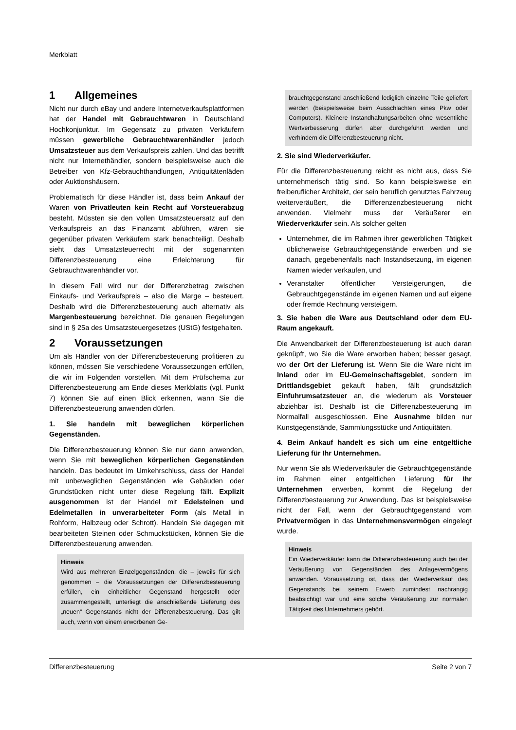Merkblatt
1 Allgemeines
Nicht nur durch eBay und andere Internetverkaufsplattformen hat der Handel mit Gebrauchtwaren in Deutschland Hochkonjunktur. Im Gegensatz zu privaten Verkäufern müssen gewerbliche Gebrauchtwarenhändler jedoch Umsatzsteuer aus dem Verkaufspreis zahlen. Und das betrifft nicht nur Internethändler, sondern beispielsweise auch die Betreiber von Kfz-Gebrauchthandlungen, Antiquitätenläden oder Auktionshäusern.
Problematisch für diese Händler ist, dass beim Ankauf der Waren von Privatleuten kein Recht auf Vorsteuerabzug besteht. Müssten sie den vollen Umsatzsteuersatz auf den Verkaufspreis an das Finanzamt abführen, wären sie gegenüber privaten Verkäufern stark benachteiligt. Deshalb sieht das Umsatzsteuerrecht mit der sogenannten Differenzbesteuerung eine Erleichterung für Gebrauchtwarenhändler vor.
In diesem Fall wird nur der Differenzbetrag zwischen Einkaufs- und Verkaufspreis – also die Marge – besteuert. Deshalb wird die Differenzbesteuerung auch alternativ als Margenbesteuerung bezeichnet. Die genauen Regelungen sind in § 25a des Umsatzsteuergesetzes (UStG) festgehalten.
2 Voraussetzungen
Um als Händler von der Differenzbesteuerung profitieren zu können, müssen Sie verschiedene Voraussetzungen erfüllen, die wir im Folgenden vorstellen. Mit dem Prüfschema zur Differenzbesteuerung am Ende dieses Merkblatts (vgl. Punkt 7) können Sie auf einen Blick erkennen, wann Sie die Differenzbesteuerung anwenden dürfen.
1. Sie handeln mit beweglichen körperlichen Gegenständen.
Die Differenzbesteuerung können Sie nur dann anwenden, wenn Sie mit beweglichen körperlichen Gegenständen handeln. Das bedeutet im Umkehrschluss, dass der Handel mit unbeweglichen Gegenständen wie Gebäuden oder Grundstücken nicht unter diese Regelung fällt. Explizit ausgenommen ist der Handel mit Edelsteinen und Edelmetallen in unverarbeiteter Form (als Metall in Rohform, Halbzeug oder Schrott). Handeln Sie dagegen mit bearbeiteten Steinen oder Schmuckstücken, können Sie die Differenzbesteuerung anwenden.
Hinweis
Wird aus mehreren Einzelgegenständen, die – jeweils für sich genommen – die Voraussetzungen der Differenzbesteuerung erfüllen, ein einheitlicher Gegenstand hergestellt oder zusammengestellt, unterliegt die anschließende Lieferung des „neuen“ Gegenstands nicht der Differenzbesteuerung. Das gilt auch, wenn von einem erworbenen Ge-
brauchtgegenstand anschließend lediglich einzelne Teile geliefert werden (beispielsweise beim Ausschlachten eines Pkw oder Computers). Kleinere Instandhaltungsarbeiten ohne wesentliche Wertverbesserung dürfen aber durchgeführt werden und verhindern die Differenzbesteuerung nicht.
2. Sie sind Wiederverkäufer.
Für die Differenzbesteuerung reicht es nicht aus, dass Sie unternehmerisch tätig sind. So kann beispielsweise ein freiberuflicher Architekt, der sein beruflich genutztes Fahrzeug weiterveräußert, die Differenzenzbesteuerung nicht anwenden. Vielmehr muss der Veräußerer ein Wiederverkäufer sein. Als solcher gelten
Unternehmer, die im Rahmen ihrer gewerblichen Tätigkeit üblicherweise Gebrauchtgegenstände erwerben und sie danach, gegebenenfalls nach Instandsetzung, im eigenen Namen wieder verkaufen, und
Veranstalter öffentlicher Versteigerungen, die Gebrauchtgegenstände im eigenen Namen und auf eigene oder fremde Rechnung versteigern.
3. Sie haben die Ware aus Deutschland oder dem EU-Raum angekauft.
Die Anwendbarkeit der Differenzbesteuerung ist auch daran geknüpft, wo Sie die Ware erworben haben; besser gesagt, wo der Ort der Lieferung ist. Wenn Sie die Ware nicht im Inland oder im EU-Gemeinschaftsgebiet, sondern im Drittlandsgebiet gekauft haben, fällt grundsätzlich Einfuhrumsatzsteuer an, die wiederum als Vorsteuer abziehbar ist. Deshalb ist die Differenzbesteuerung im Normalfall ausgeschlossen. Eine Ausnahme bilden nur Kunstgegenstände, Sammlungsstücke und Antiquitäten.
4. Beim Ankauf handelt es sich um eine entgeltliche Lieferung für Ihr Unternehmen.
Nur wenn Sie als Wiederverkäufer die Gebrauchtgegenstände im Rahmen einer entgeltlichen Lieferung für Ihr Unternehmen erwerben, kommt die Regelung der Differenzbesteuerung zur Anwendung. Das ist beispielsweise nicht der Fall, wenn der Gebrauchtgegenstand vom Privatvermögen in das Unternehmensvermögen eingelegt wurde.
Hinweis
Ein Wiederverkäufer kann die Differenzbesteuerung auch bei der Veräußerung von Gegenständen des Anlagevermögens anwenden. Voraussetzung ist, dass der Wiederverkauf des Gegenstands bei seinem Erwerb zumindest nachrangig beabsichtigt war und eine solche Veräußerung zur normalen Tätigkeit des Unternehmers gehört.
Differenzbesteuerung Seite 2 von 7